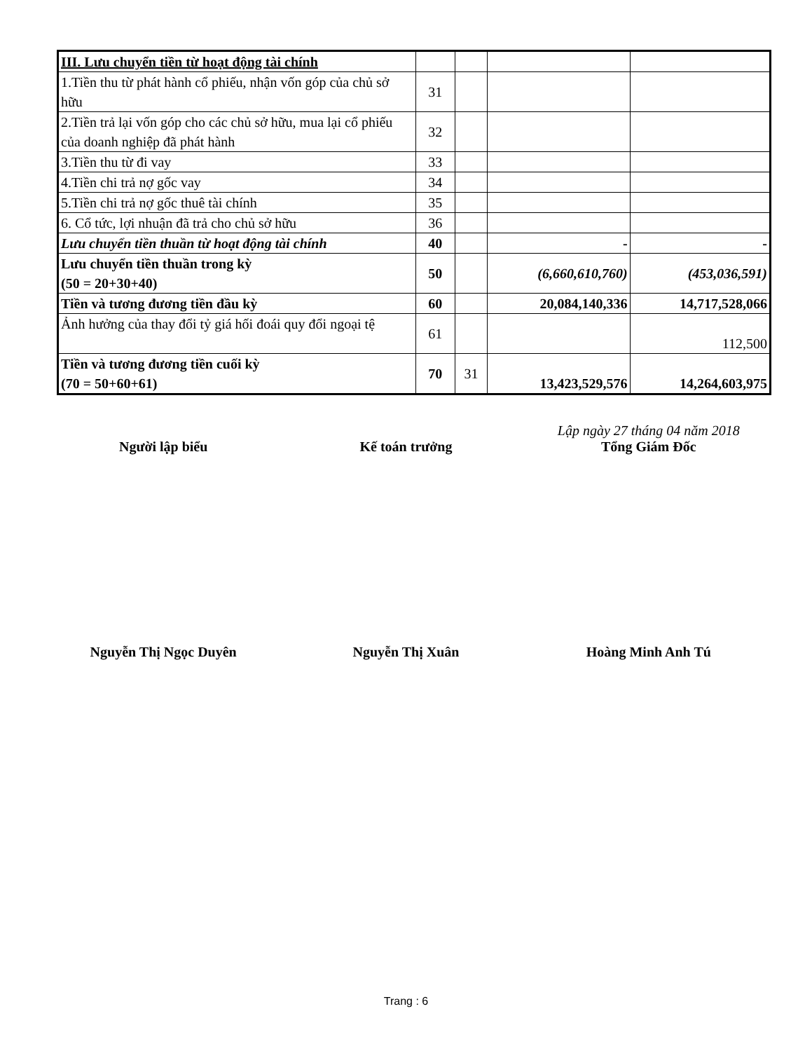| III. Lưu chuyển tiền từ hoạt động tài chính | | | | |
| 1.Tiền thu từ phát hành cổ phiếu, nhận vốn góp của chủ sở hữu | 31 | | | |
| 2.Tiền trả lại vốn góp cho các chủ sở hữu, mua lại cổ phiếu của doanh nghiệp đã phát hành | 32 | | | |
| 3.Tiền thu từ đi vay | 33 | | | |
| 4.Tiền chi trả nợ gốc vay | 34 | | | |
| 5.Tiền chi trả nợ gốc thuê tài chính | 35 | | | |
| 6. Cổ tức, lợi nhuận đã trả cho chủ sở hữu | 36 | | | |
| Lưu chuyển tiền thuần từ hoạt động tài chính | 40 | | - | - |
| Lưu chuyển tiền thuần trong kỳ (50 = 20+30+40) | 50 | | (6,660,610,760) | (453,036,591) |
| Tiền và tương đương tiền đầu kỳ | 60 | | 20,084,140,336 | 14,717,528,066 |
| Ảnh hưởng của thay đổi tỷ giá hối đoái quy đổi ngoại tệ | 61 | | | 112,500 |
| Tiền và tương đương tiền cuối kỳ (70 = 50+60+61) | 70 | 31 | 13,423,529,576 | 14,264,603,975 |
Người lập biểu
Kế toán trưởng Lập ngày 27 tháng 04 năm 2018
Tổng Giám Đốc
Nguyễn Thị Ngọc Duyên Nguyễn Thị Xuân Hoàng Minh Anh Tú
Trang : 6